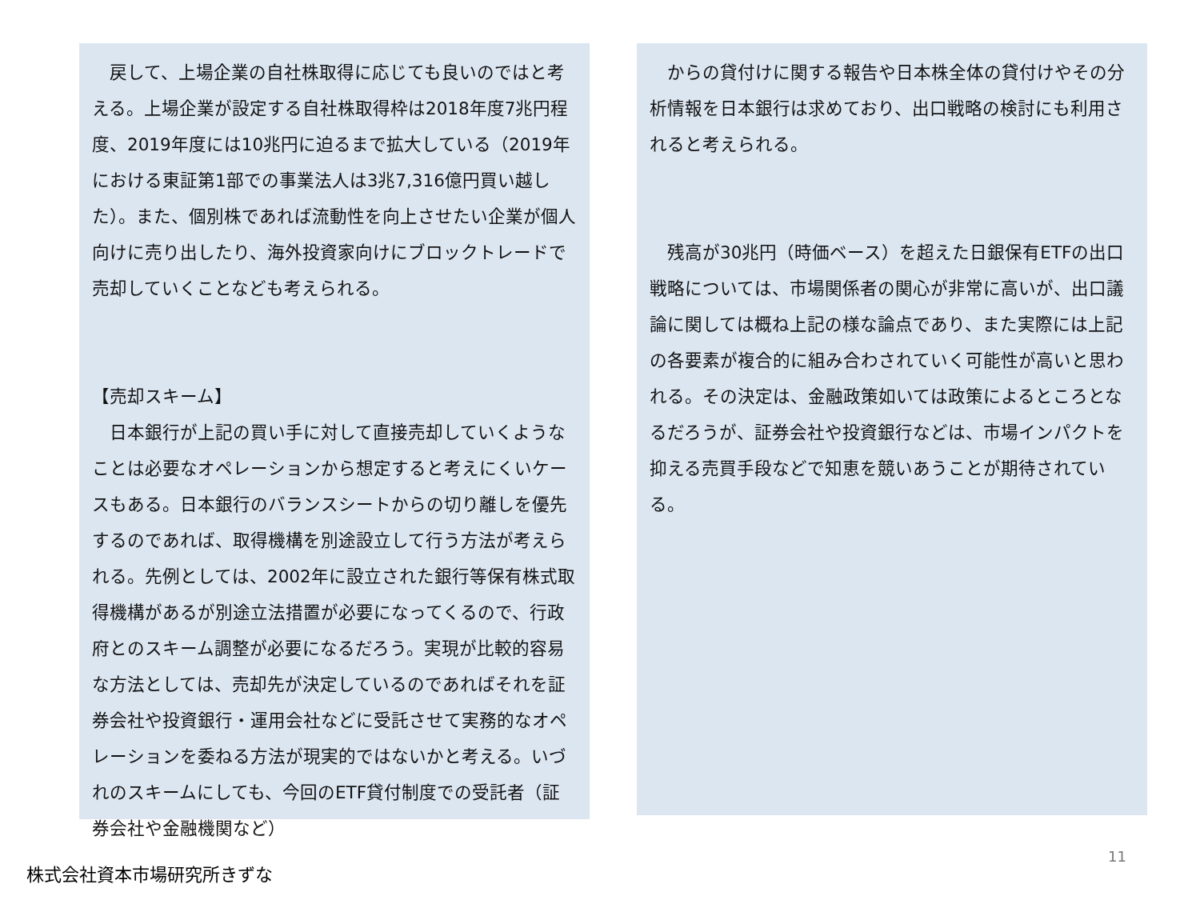戻して、上場企業の自社株取得に応じても良いのではと考える。上場企業が設定する自社株取得枠は2018年度7兆円程度、2019年度には10兆円に迫るまで拡大している（2019年における東証第1部での事業法人は3兆7,316億円買い越した）。また、個別株であれば流動性を向上させたい企業が個人向けに売り出したり、海外投資家向けにブロックトレードで売却していくことなども考えられる。
【売却スキーム】
　日本銀行が上記の買い手に対して直接売却していくようなことは必要なオペレーションから想定すると考えにくいケースもある。日本銀行のバランスシートからの切り離しを優先するのであれば、取得機構を別途設立して行う方法が考えられる。先例としては、2002年に設立された銀行等保有株式取得機構があるが別途立法措置が必要になってくるので、行政府とのスキーム調整が必要になるだろう。実現が比較的容易な方法としては、売却先が決定しているのであればそれを証券会社や投資銀行・運用会社などに受託させて実務的なオペレーションを委ねる方法が現実的ではないかと考える。いづれのスキームにしても、今回のETF貸付制度での受託者（証券会社や金融機関など）
　からの貸付けに関する報告や日本株全体の貸付けやその分析情報を日本銀行は求めており、出口戦略の検討にも利用されると考えられる。
　残高が30兆円（時価ベース）を超えた日銀保有ETFの出口戦略については、市場関係者の関心が非常に高いが、出口議論に関しては概ね上記の様な論点であり、また実際には上記の各要素が複合的に組み合わされていく可能性が高いと思われる。その決定は、金融政策如いては政策によるところとなるだろうが、証券会社や投資銀行などは、市場インパクトを抑える売買手段などで知恵を競いあうことが期待されている。
11
株式会社資本市場研究所きずな